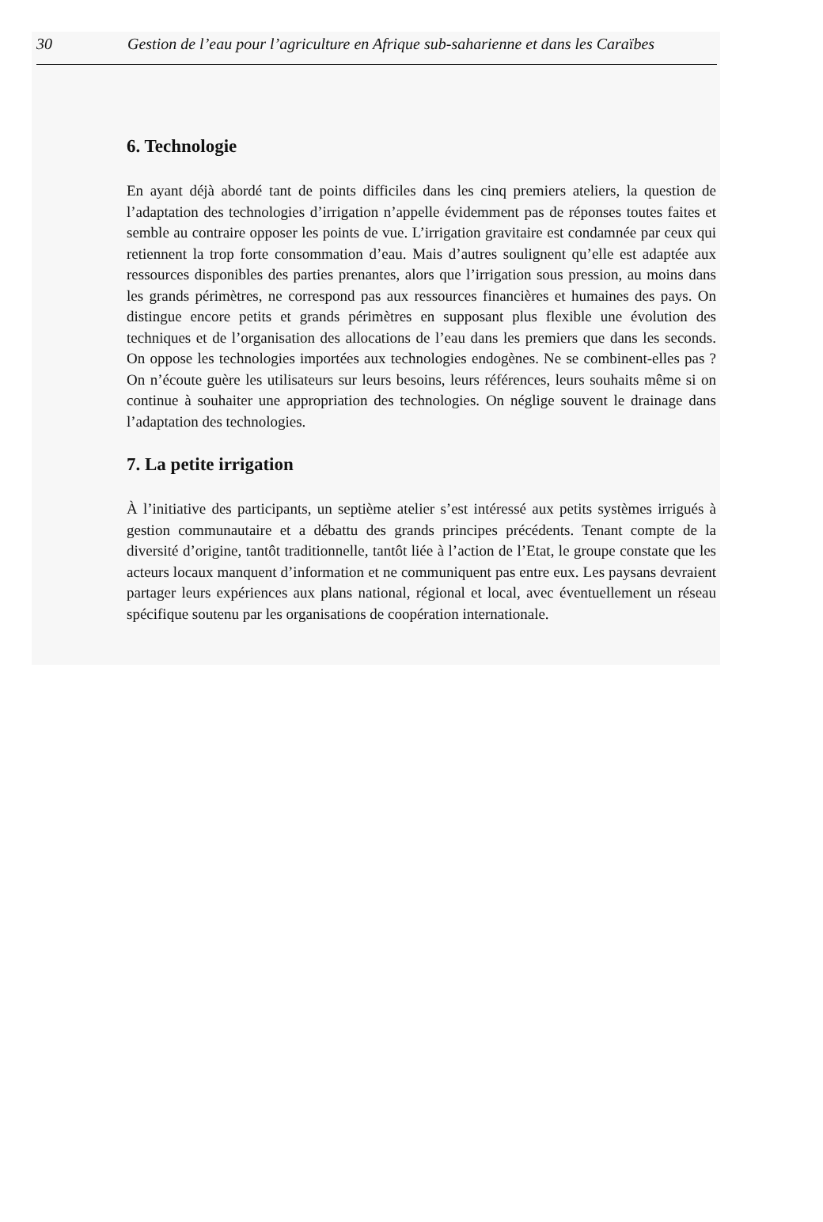30 Gestion de l’eau pour l’agriculture en Afrique sub-saharienne et dans les Caraïbes
6. Technologie
En ayant déjà abordé tant de points difficiles dans les cinq premiers ateliers, la question de l’adaptation des technologies d’irrigation n’appelle évidemment pas de réponses toutes faites et semble au contraire opposer les points de vue. L’irrigation gravitaire est condamnée par ceux qui retiennent la trop forte consommation d’eau. Mais d’autres soulignent qu’elle est adaptée aux ressources disponibles des parties prenantes, alors que l’irrigation sous pression, au moins dans les grands périmètres, ne correspond pas aux ressources financières et humaines des pays. On distingue encore petits et grands périmètres en supposant plus flexible une évolution des techniques et de l’organisation des allocations de l’eau dans les premiers que dans les seconds. On oppose les technologies importées aux technologies endogènes. Ne se combinent-elles pas ? On n’écoute guère les utilisateurs sur leurs besoins, leurs références, leurs souhaits même si on continue à souhaiter une appropriation des technologies. On néglige souvent le drainage dans l’adaptation des technologies.
7. La petite irrigation
À l’initiative des participants, un septième atelier s’est intéressé aux petits systèmes irrigués à gestion communautaire et a débattu des grands principes précédents. Tenant compte de la diversité d’origine, tantôt traditionnelle, tantôt liée à l’action de l’Etat, le groupe constate que les acteurs locaux manquent d’information et ne communiquent pas entre eux. Les paysans devraient partager leurs expériences aux plans national, régional et local, avec éventuellement un réseau spécifique soutenu par les organisations de coopération internationale.